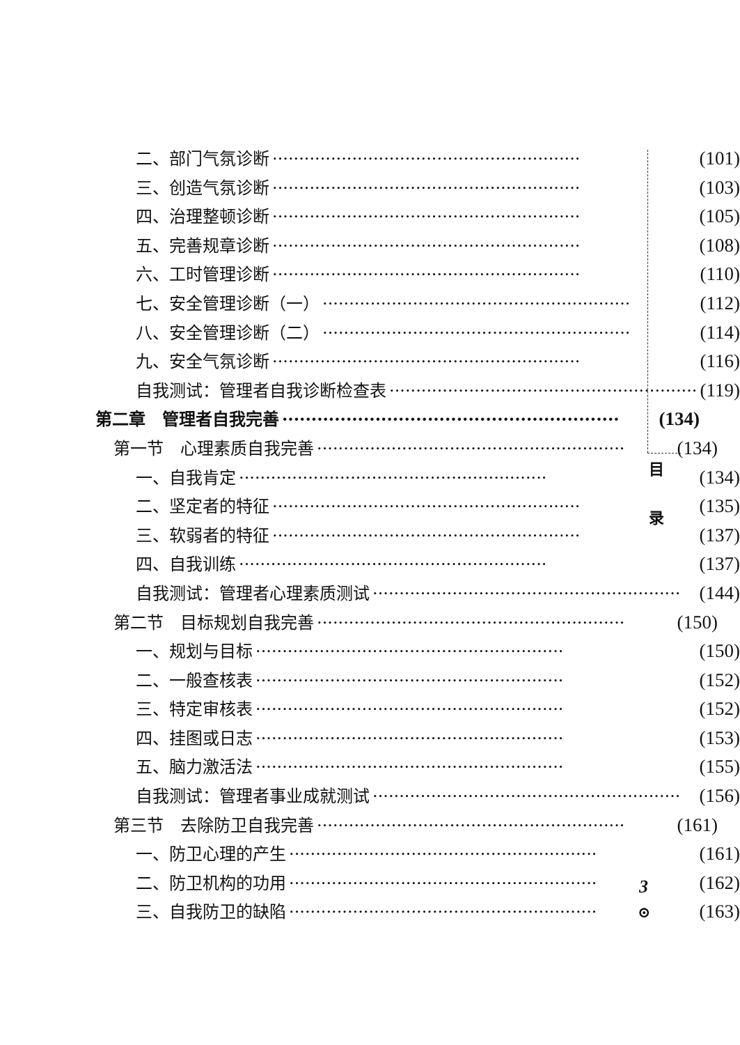二、部门气氛诊断 ·························································· (101)
三、创造气氛诊断 ·························································· (103)
四、治理整顿诊断 ·························································· (105)
五、完善规章诊断 ·························································· (108)
六、工时管理诊断 ·························································· (110)
七、安全管理诊断（一） ·························································· (112)
八、安全管理诊断（二） ·························································· (114)
九、安全气氛诊断 ·························································· (116)
自我测试：管理者自我诊断检查表 ·························································· (119)
第二章　管理者自我完善 ·························································· (134)
第一节　心理素质自我完善 ·························································· (134)
一、自我肯定 ·························································· (134)
二、坚定者的特征 ·························································· (135)
三、软弱者的特征 ·························································· (137)
四、自我训练 ·························································· (137)
自我测试：管理者心理素质测试 ·························································· (144)
第二节　目标规划自我完善 ·························································· (150)
一、规划与目标 ·························································· (150)
二、一般查核表 ·························································· (152)
三、特定审核表 ·························································· (152)
四、挂图或日志 ·························································· (153)
五、脑力激活法 ·························································· (155)
自我测试：管理者事业成就测试 ·························································· (156)
第三节　去除防卫自我完善 ·························································· (161)
一、防卫心理的产生 ·························································· (161)
二、防卫机构的功用 ·························································· (162)
三、自我防卫的缺陷 ·························································· (163)
目
录
3
⊙